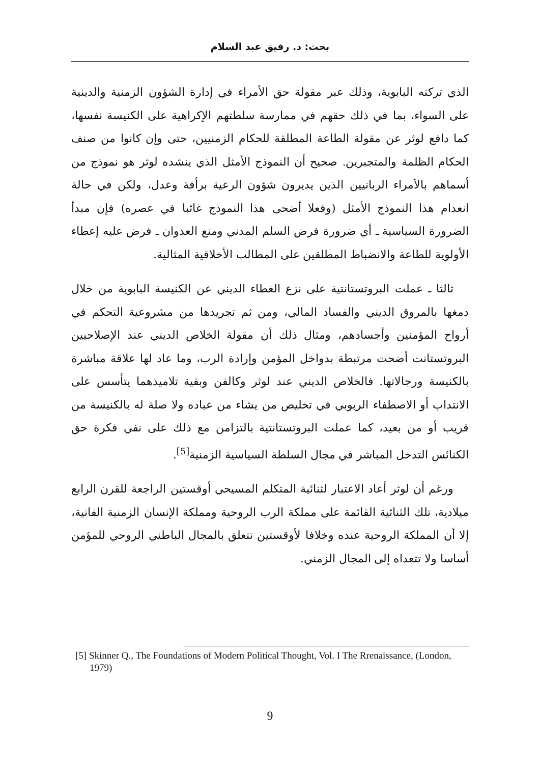بحث: د. رفيق عبد السلام
الذي تركته البابوية، وذلك عبر مقولة حق الأمراء في إدارة الشؤون الزمنية والدينية على السواء، بما في ذلك حقهم في ممارسة سلطتهم الإكراهية على الكنيسة نفسها، كما دافع لوثر عن مقولة الطاعة المطلقة للحكام الزمنيين، حتى وإن كانوا من صنف الحكام الظلمة والمتجبرين. صحيح أن النموذج الأمثل الذي ينشده لوثر هو نموذج من أسماهم بالأمراء الربانيين الذين يديرون شؤون الرعية برأفة وعدل، ولكن في حالة انعدام هذا النموذج الأمثل (وفعلا أضحى هذا النموذج غائبا في عصره) فإن مبدأ الضرورة السياسية ـ أي ضرورة فرض السلم المدني ومنع العدوان ـ فرض عليه إعطاء الأولوية للطاعة والانضباط المطلقين على المطالب الأخلاقية المثالية.
ثالثا ـ عملت البروتستانتية على نزع الغطاء الديني عن الكنيسة البابوية من خلال دمغها بالمروق الديني والفساد المالي، ومن ثم تجريدها من مشروعية التحكم في أرواح المؤمنين وأجسادهم، ومثال ذلك أن مقولة الخلاص الديني عند الإصلاحيين البروتستانت أضحت مرتبطة بدواخل المؤمن وإرادة الرب، وما عاد لها علاقة مباشرة بالكنيسة ورجالاتها. فالخلاص الديني عند لوثر وكالفن وبقية تلاميذهما يتأسس على الانتداب أو الاصطفاء الربوبي في تخليص من يشاء من عباده ولا صلة له بالكنيسة من قريب أو من بعيد، كما عملت البروتستانتية بالتزامن مع ذلك على نفي فكرة حق الكنائس التدخل المباشر في مجال السلطة السياسية الزمنية<sup>[5]</sup>.
ورغم أن لوثر أعاد الاعتبار لثنائية المتكلم المسيحي أوقستين الراجعة للقرن الرابع ميلادية، تلك الثنائية القائمة على مملكة الرب الروحية ومملكة الإنسان الزمنية الفانية، إلا أن المملكة الروحية عنده وخلافا لأوقستين تتعلق بالمجال الباطني الروحي للمؤمن أساسا ولا تتعداه إلى المجال الزمني.
[5] Skinner Q., The Foundations of Modern Political Thought, Vol. I The Rrenaissance, (London, 1979)
9